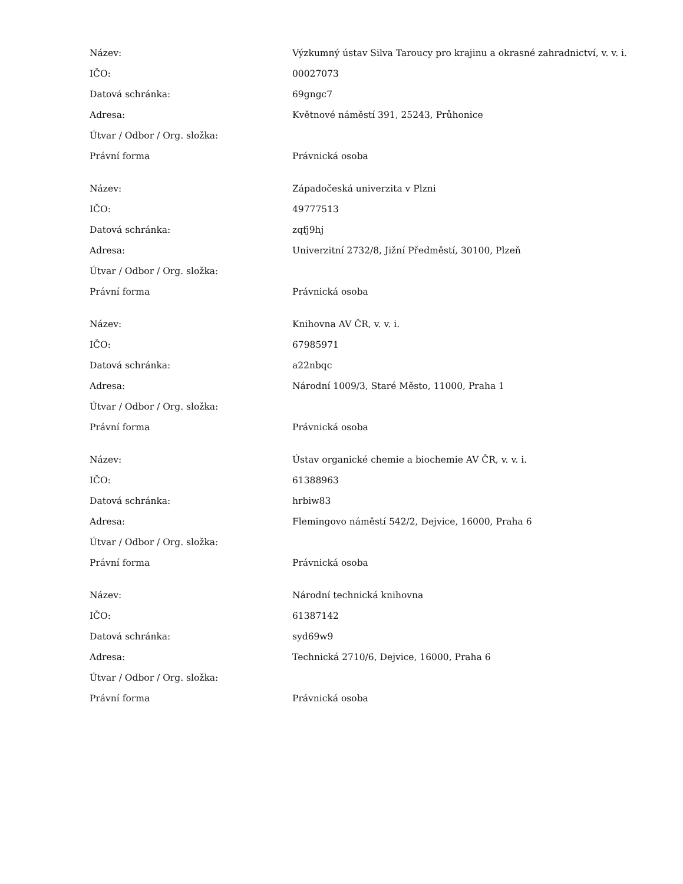| Název: | Výzkumný ústav Silva Taroucy pro krajinu a okrasné zahradnictví, v. v. i. |
| IČO: | 00027073 |
| Datová schránka: | 69gngc7 |
| Adresa: | Květnové náměstí 391, 25243, Průhonice |
| Útvar / Odbor / Org. složka: | |
| Právní forma | Právnická osoba |
| Název: | Západočeská univerzita v Plzni |
| IČO: | 49777513 |
| Datová schránka: | zqfj9hj |
| Adresa: | Univerzitní 2732/8, Jižní Předměstí, 30100, Plzeň |
| Útvar / Odbor / Org. složka: | |
| Právní forma | Právnická osoba |
| Název: | Knihovna AV ČR, v. v. i. |
| IČO: | 67985971 |
| Datová schránka: | a22nbqc |
| Adresa: | Národní 1009/3, Staré Město, 11000, Praha 1 |
| Útvar / Odbor / Org. složka: | |
| Právní forma | Právnická osoba |
| Název: | Ústav organické chemie a biochemie AV ČR, v. v. i. |
| IČO: | 61388963 |
| Datová schránka: | hrbiw83 |
| Adresa: | Flemingovo náměstí 542/2, Dejvice, 16000, Praha 6 |
| Útvar / Odbor / Org. složka: | |
| Právní forma | Právnická osoba |
| Název: | Národní technická knihovna |
| IČO: | 61387142 |
| Datová schránka: | syd69w9 |
| Adresa: | Technická 2710/6, Dejvice, 16000, Praha 6 |
| Útvar / Odbor / Org. složka: | |
| Právní forma | Právnická osoba |